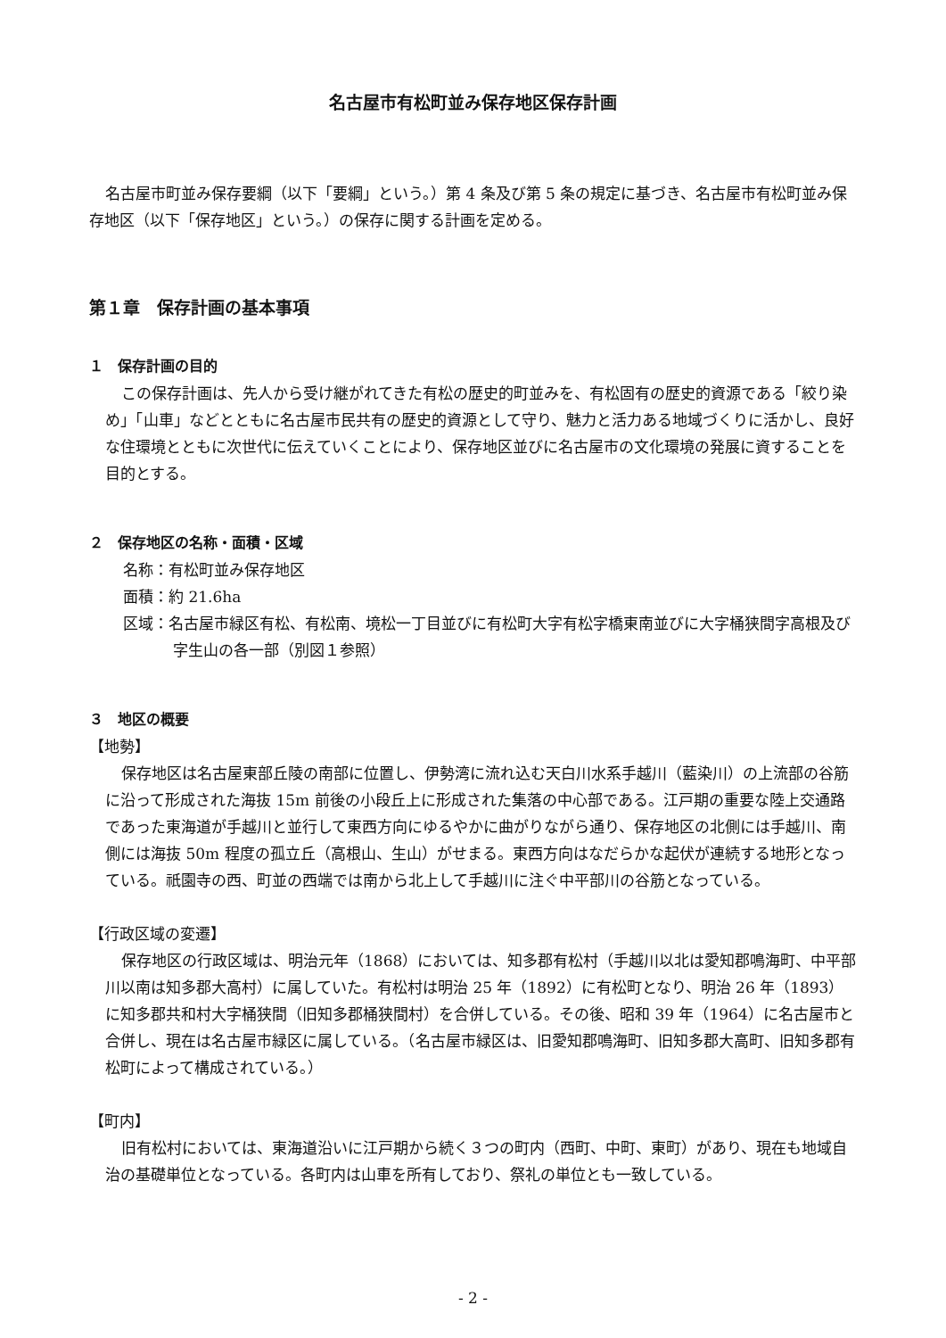名古屋市有松町並み保存地区保存計画
名古屋市町並み保存要綱（以下「要綱」という。）第 4 条及び第 5 条の規定に基づき、名古屋市有松町並み保存地区（以下「保存地区」という。）の保存に関する計画を定める。
第１章　保存計画の基本事項
１　保存計画の目的
この保存計画は、先人から受け継がれてきた有松の歴史的町並みを、有松固有の歴史的資源である「絞り染め」「山車」などとともに名古屋市民共有の歴史的資源として守り、魅力と活力ある地域づくりに活かし、良好な住環境とともに次世代に伝えていくことにより、保存地区並びに名古屋市の文化環境の発展に資することを目的とする。
２　保存地区の名称・面積・区域
名称：有松町並み保存地区
面積：約 21.6ha
区域：名古屋市緑区有松、有松南、境松一丁目並びに有松町大字有松字橋東南並びに大字桶狭間字高根及び字生山の各一部（別図１参照）
３　地区の概要
【地勢】
保存地区は名古屋東部丘陵の南部に位置し、伊勢湾に流れ込む天白川水系手越川（藍染川）の上流部の谷筋に沿って形成された海抜 15m 前後の小段丘上に形成された集落の中心部である。江戸期の重要な陸上交通路であった東海道が手越川と並行して東西方向にゆるやかに曲がりながら通り、保存地区の北側には手越川、南側には海抜 50m 程度の孤立丘（高根山、生山）がせまる。東西方向はなだらかな起伏が連続する地形となっている。祇園寺の西、町並の西端では南から北上して手越川に注ぐ中平部川の谷筋となっている。
【行政区域の変遷】
保存地区の行政区域は、明治元年（1868）においては、知多郡有松村（手越川以北は愛知郡鳴海町、中平部川以南は知多郡大高村）に属していた。有松村は明治 25 年（1892）に有松町となり、明治 26 年（1893）に知多郡共和村大字桶狭間（旧知多郡桶狭間村）を合併している。その後、昭和 39 年（1964）に名古屋市と合併し、現在は名古屋市緑区に属している。（名古屋市緑区は、旧愛知郡鳴海町、旧知多郡大高町、旧知多郡有松町によって構成されている。）
【町内】
旧有松村においては、東海道沿いに江戸期から続く３つの町内（西町、中町、東町）があり、現在も地域自治の基礎単位となっている。各町内は山車を所有しており、祭礼の単位とも一致している。
- 2 -